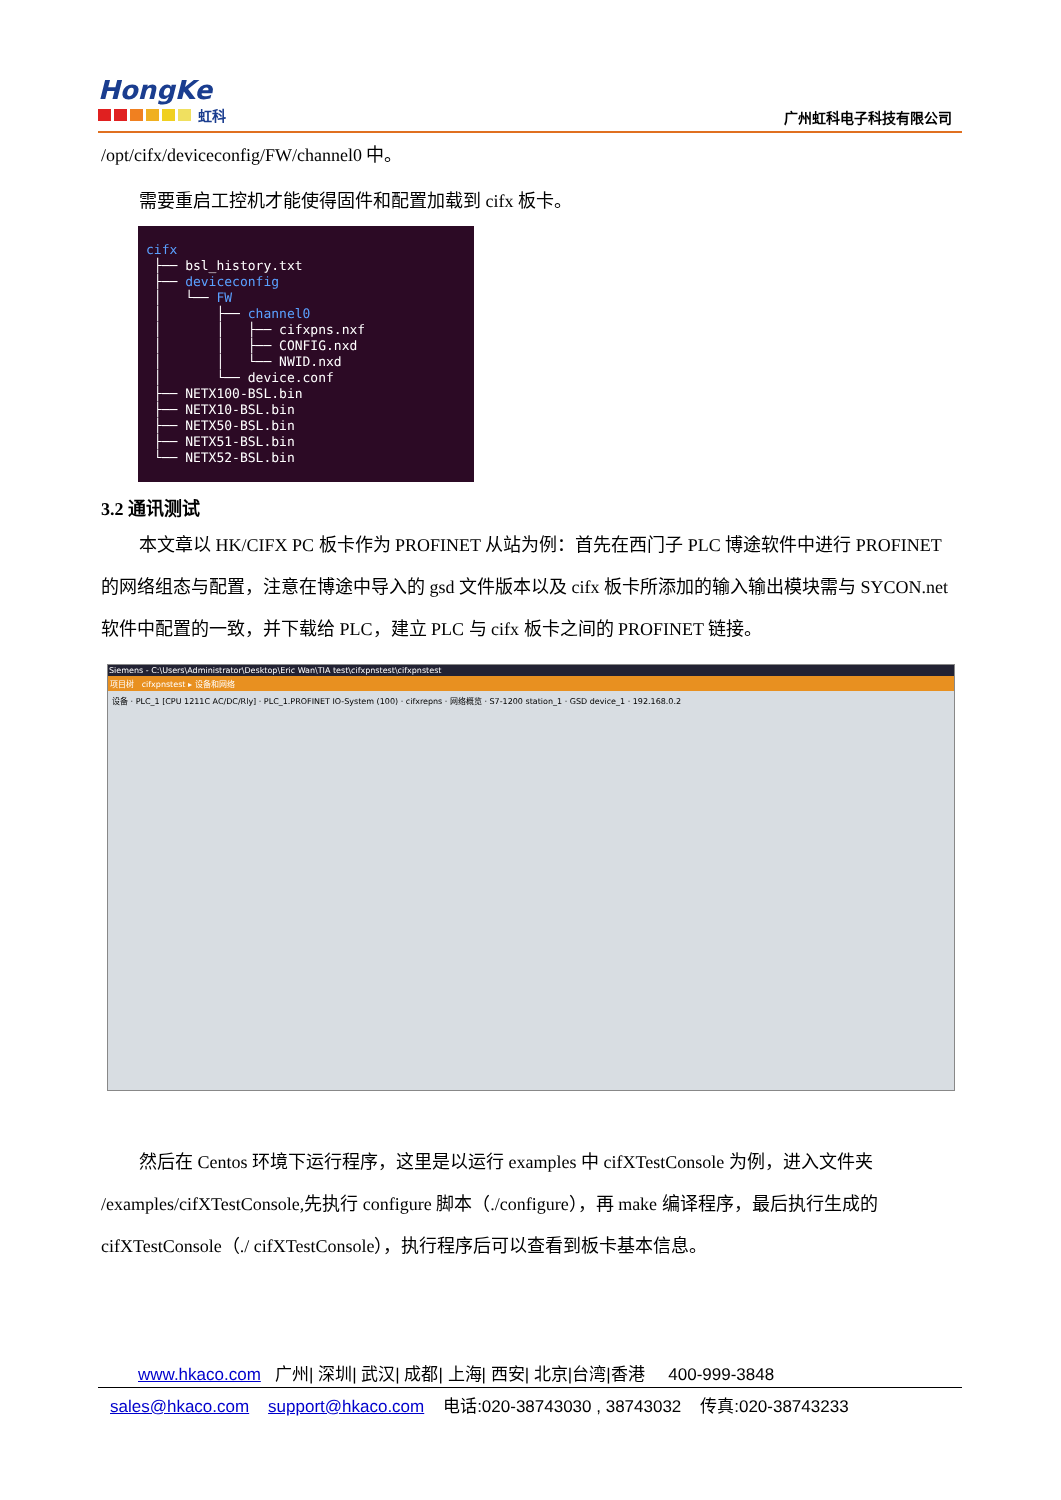HongKe
虹科
广州虹科电子科技有限公司
/opt/cifx/deviceconfig/FW/channel0 中。
需要重启工控机才能使得固件和配置加载到 cifx 板卡。
cifx ├── bsl_history.txt ├── deviceconfig │ └── FW │ ├── channel0 │ │ ├── cifxpns.nxf │ │ ├── CONFIG.nxd │ │ └── NWID.nxd │ └── device.conf ├── NETX100-BSL.bin ├── NETX10-BSL.bin ├── NETX50-BSL.bin ├── NETX51-BSL.bin └── NETX52-BSL.bin
3.2 通讯测试
本文章以 HK/CIFX PC 板卡作为 PROFINET 从站为例：首先在西门子 PLC 博途软件中进行 PROFINET 的网络组态与配置，注意在博途中导入的 gsd 文件版本以及 cifx 板卡所添加的输入输出模块需与 SYCON.net 软件中配置的一致，并下载给 PLC，建立 PLC 与 cifx 板卡之间的 PROFINET 链接。
Siemens - C:\Users\Administrator\Desktop\Eric Wan\TIA test\cifxpnstest\cifxpnstest
项目树 cifxpnstest ▸ 设备和网络
设备 · PLC_1 [CPU 1211C AC/DC/Rly] · PLC_1.PROFINET IO-System (100) · cifxrepns · 网络概览 · S7-1200 station_1 · GSD device_1 · 192.168.0.2
然后在 Centos 环境下运行程序，这里是以运行 examples 中 cifXTestConsole 为例，进入文件夹 /examples/cifXTestConsole,先执行 configure 脚本（./configure），再 make 编译程序，最后执行生成的 cifXTestConsole（./ cifXTestConsole），执行程序后可以查看到板卡基本信息。
www.hkaco.com 广州| 深圳| 武汉| 成都| 上海| 西安| 北京|台湾|香港 400-999-3848
sales@hkaco.com support@hkaco.com 电话:020-38743030 , 38743032 传真:020-38743233